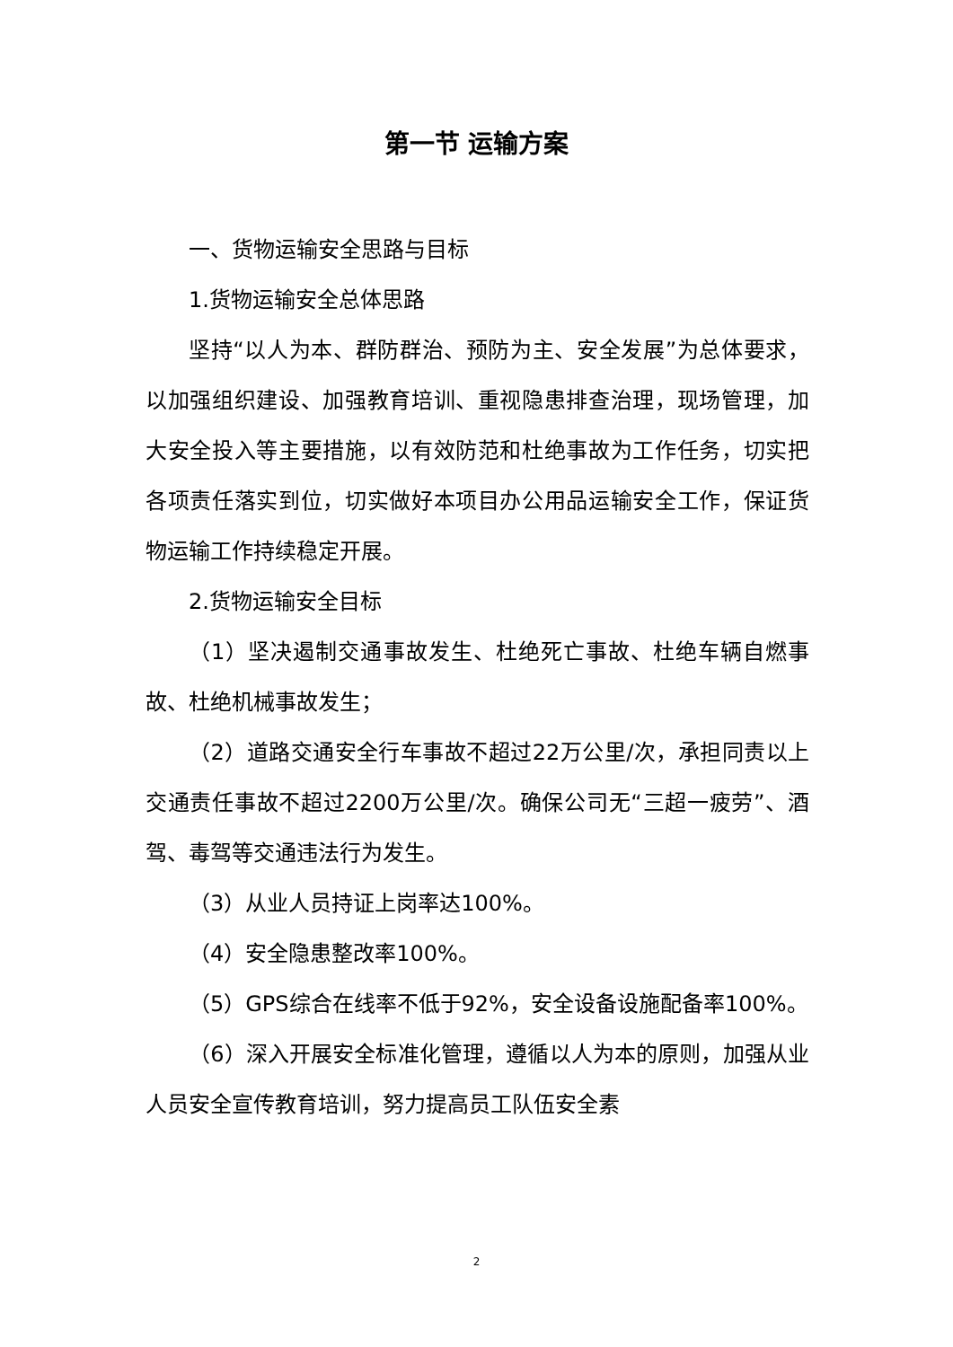第一节 运输方案
一、货物运输安全思路与目标
1.货物运输安全总体思路
坚持“以人为本、群防群治、预防为主、安全发展”为总体要求，以加强组织建设、加强教育培训、重视隐患排查治理，现场管理，加大安全投入等主要措施，以有效防范和杜绝事故为工作任务，切实把各项责任落实到位，切实做好本项目办公用品运输安全工作，保证货物运输工作持续稳定开展。
2.货物运输安全目标
（1）坚决遏制交通事故发生、杜绝死亡事故、杜绝车辆自燃事故、杜绝机械事故发生；
（2）道路交通安全行车事故不超过22万公里/次，承担同责以上交通责任事故不超过2200万公里/次。确保公司无“三超一疲劳”、酒驾、毒驾等交通违法行为发生。
（3）从业人员持证上岗率达100%。
（4）安全隐患整改率100%。
（5）GPS综合在线率不低于92%，安全设备设施配备率100%。
（6）深入开展安全标准化管理，遵循以人为本的原则，加强从业人员安全宣传教育培训，努力提高员工队伍安全素
2